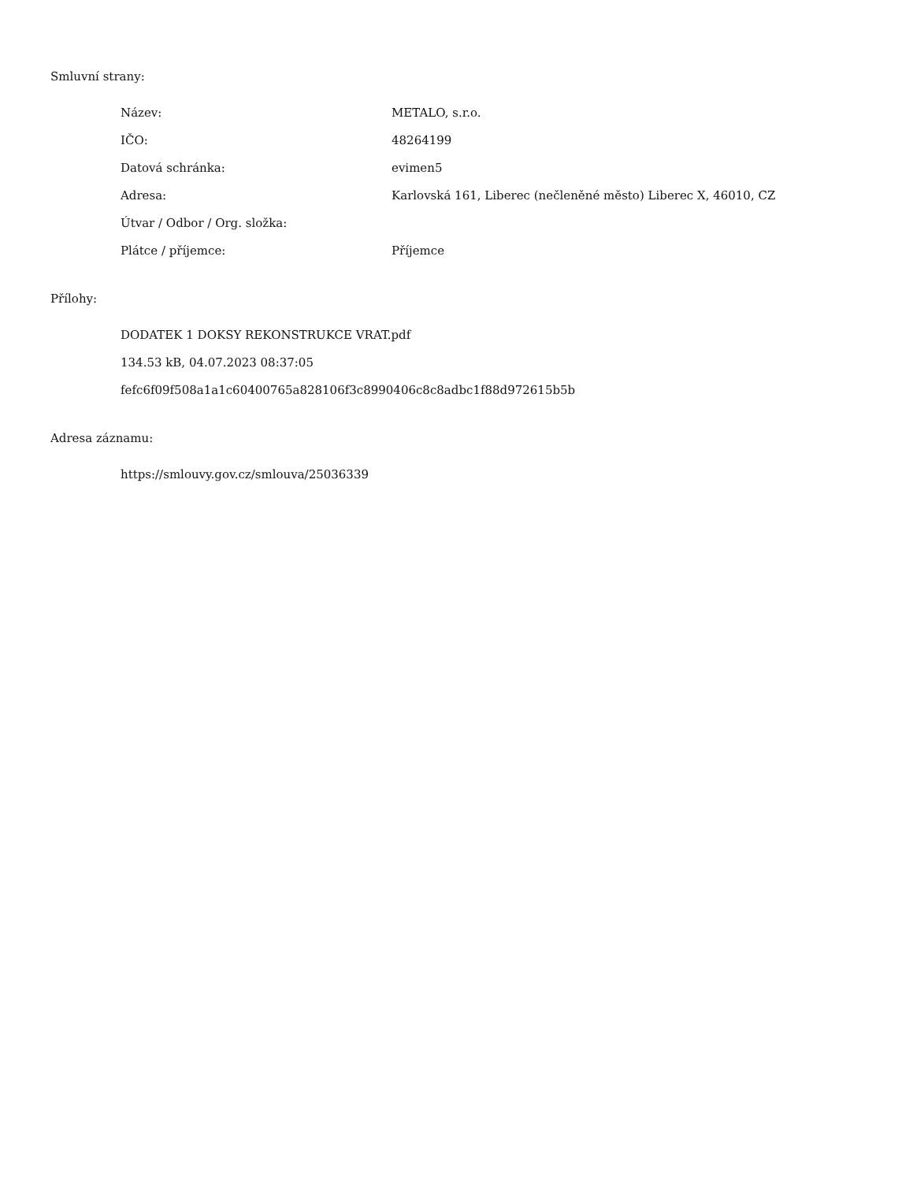Smluvní strany:
| Název: | METALO, s.r.o. |
| IČO: | 48264199 |
| Datová schránka: | evimen5 |
| Adresa: | Karlovská 161, Liberec (nečleněné město) Liberec X, 46010, CZ |
| Útvar / Odbor / Org. složka: | |
| Plátce / příjemce: | Příjemce |
Přílohy:
DODATEK 1 DOKSY REKONSTRUKCE VRAT.pdf
134.53 kB, 04.07.2023 08:37:05
fefc6f09f508a1a1c60400765a828106f3c8990406c8c8adbc1f88d972615b5b
Adresa záznamu:
https://smlouvy.gov.cz/smlouva/25036339